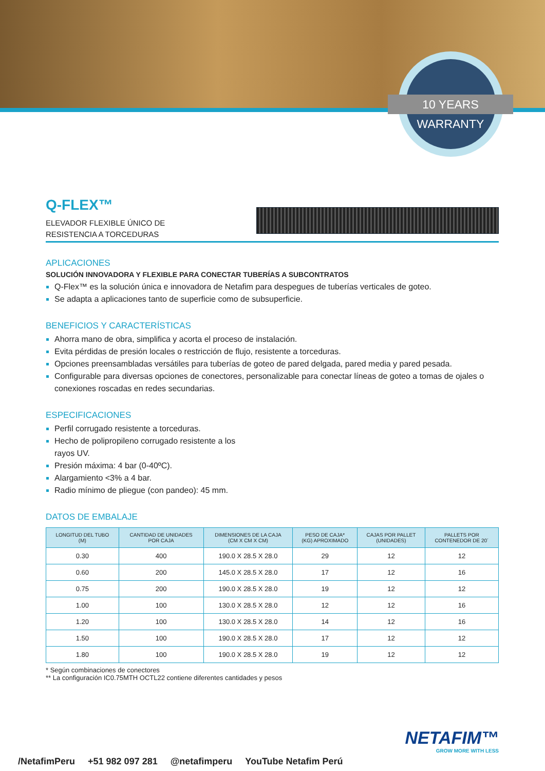10 YEARS WARRANTY
Q-FLEX™
ELEVADOR FLEXIBLE ÚNICO DE RESISTENCIA A TORCEDURAS
APLICACIONES
SOLUCIÓN INNOVADORA Y FLEXIBLE PARA CONECTAR TUBERÍAS A SUBCONTRATOS
Q-Flex™ es la solución única e innovadora de Netafim para despegues de tuberías verticales de goteo.
Se adapta a aplicaciones tanto de superficie como de subsuperficie.
BENEFICIOS Y CARACTERÍSTICAS
Ahorra mano de obra, simplifica y acorta el proceso de instalación.
Evita pérdidas de presión locales o restricción de flujo, resistente a torceduras.
Opciones preensambladas versátiles para tuberías de goteo de pared delgada, pared media y pared pesada.
Configurable para diversas opciones de conectores, personalizable para conectar líneas de goteo a tomas de ojales o conexiones roscadas en redes secundarias.
ESPECIFICACIONES
Perfil corrugado resistente a torceduras.
Hecho de polipropileno corrugado resistente a los
rayos UV.
Presión máxima: 4 bar (0-40ºC).
Alargamiento <3% a 4 bar.
Radio mínimo de pliegue (con pandeo): 45 mm.
DATOS DE EMBALAJE
| LONGITUD DEL TUBO (M) | CANTIDAD DE UNIDADES POR CAJA | DIMENSIONES DE LA CAJA (CM X CM X CM) | PESO DE CAJA* (KG) APROXIMADO | CAJAS POR PALLET (UNIDADES) | PALLETS POR CONTENEDOR DE 20´ |
| --- | --- | --- | --- | --- | --- |
| 0.30 | 400 | 190.0 X 28.5 X 28.0 | 29 | 12 | 12 |
| 0.60 | 200 | 145.0 X 28.5 X 28.0 | 17 | 12 | 16 |
| 0.75 | 200 | 190.0 X 28.5 X 28.0 | 19 | 12 | 12 |
| 1.00 | 100 | 130.0 X 28.5 X 28.0 | 12 | 12 | 16 |
| 1.20 | 100 | 130.0 X 28.5 X 28.0 | 14 | 12 | 16 |
| 1.50 | 100 | 190.0 X 28.5 X 28.0 | 17 | 12 | 12 |
| 1.80 | 100 | 190.0 X 28.5 X 28.0 | 19 | 12 | 12 |
* Según combinaciones de conectores
** La configuración IC0.75MTH OCTL22 contiene diferentes cantidades y pesos
NETAFIM™
GROW MORE WITH LESS
/NetafimPeru +51 982 097 281 @netafimperu YouTube Netafim Perú